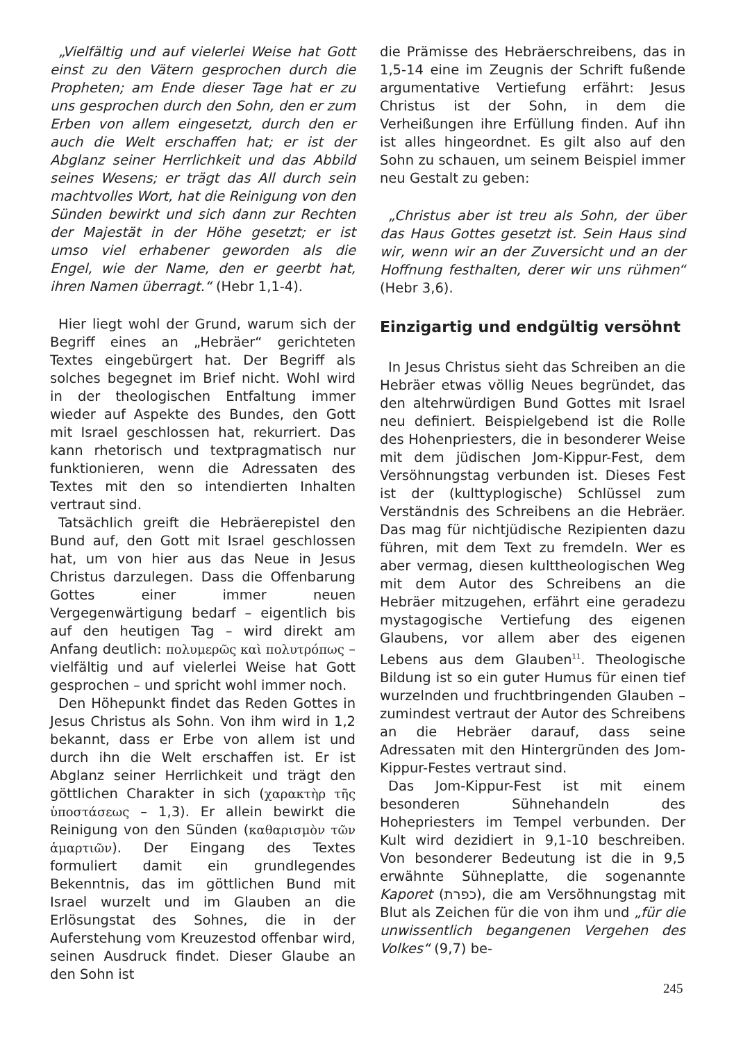„Vielfältig und auf vielerlei Weise hat Gott einst zu den Vätern gesprochen durch die Propheten; am Ende dieser Tage hat er zu uns gesprochen durch den Sohn, den er zum Erben von allem eingesetzt, durch den er auch die Welt erschaffen hat; er ist der Abglanz seiner Herrlichkeit und das Abbild seines Wesens; er trägt das All durch sein machtvolles Wort, hat die Reinigung von den Sünden bewirkt und sich dann zur Rechten der Majestät in der Höhe gesetzt; er ist umso viel erhabener geworden als die Engel, wie der Name, den er geerbt hat, ihren Namen überragt.“ (Hebr 1,1-4).
Hier liegt wohl der Grund, warum sich der Begriff eines an „Hebräer“ gerichteten Textes eingebürgert hat. Der Begriff als solches begegnet im Brief nicht. Wohl wird in der theologischen Entfaltung immer wieder auf Aspekte des Bundes, den Gott mit Israel geschlossen hat, rekurriert. Das kann rhetorisch und textpragmatisch nur funktionieren, wenn die Adressaten des Textes mit den so intendierten Inhalten vertraut sind.
Tatsächlich greift die Hebräerepistel den Bund auf, den Gott mit Israel geschlossen hat, um von hier aus das Neue in Jesus Christus darzulegen. Dass die Offenbarung Gottes einer immer neuen Vergegenwärtigung bedarf – eigentlich bis auf den heutigen Tag – wird direkt am Anfang deutlich: πολυμερῶς καὶ πολυτρόπως – vielfältig und auf vielerlei Weise hat Gott gesprochen – und spricht wohl immer noch.
Den Höhepunkt findet das Reden Gottes in Jesus Christus als Sohn. Von ihm wird in 1,2 bekannt, dass er Erbe von allem ist und durch ihn die Welt erschaffen ist. Er ist Abglanz seiner Herrlichkeit und trägt den göttlichen Charakter in sich (χαρακτὴρ τῆς ὑποστάσεως – 1,3). Er allein bewirkt die Reinigung von den Sünden (καθαρισμὸν τῶν ἁμαρτιῶν). Der Eingang des Textes formuliert damit ein grundlegendes Bekenntnis, das im göttlichen Bund mit Israel wurzelt und im Glauben an die Erlösungstat des Sohnes, die in der Auferstehung vom Kreuzestod offenbar wird, seinen Ausdruck findet. Dieser Glaube an den Sohn ist
die Prämisse des Hebräerschreibens, das in 1,5-14 eine im Zeugnis der Schrift fußende argumentative Vertiefung erfährt: Jesus Christus ist der Sohn, in dem die Verheißungen ihre Erfüllung finden. Auf ihn ist alles hingeordnet. Es gilt also auf den Sohn zu schauen, um seinem Beispiel immer neu Gestalt zu geben:
„Christus aber ist treu als Sohn, der über das Haus Gottes gesetzt ist. Sein Haus sind wir, wenn wir an der Zuversicht und an der Hoffnung festhalten, derer wir uns rühmen“ (Hebr 3,6).
Einzigartig und endgültig versöhnt
In Jesus Christus sieht das Schreiben an die Hebräer etwas völlig Neues begründet, das den altehrwürdigen Bund Gottes mit Israel neu definiert. Beispielgebend ist die Rolle des Hohenpriesters, die in besonderer Weise mit dem jüdischen Jom-Kippur-Fest, dem Versöhnungstag verbunden ist. Dieses Fest ist der (kulttyplogische) Schlüssel zum Verständnis des Schreibens an die Hebräer. Das mag für nichtjüdische Rezipienten dazu führen, mit dem Text zu fremdeln. Wer es aber vermag, diesen kulttheologischen Weg mit dem Autor des Schreibens an die Hebräer mitzugehen, erfährt eine geradezu mystagogische Vertiefung des eigenen Glaubens, vor allem aber des eigenen Lebens aus dem Glauben<sup>11</sup>. Theologische Bildung ist so ein guter Humus für einen tief wurzelnden und fruchtbringenden Glauben – zumindest vertraut der Autor des Schreibens an die Hebräer darauf, dass seine Adressaten mit den Hintergründen des Jom-Kippur-Festes vertraut sind.
Das Jom-Kippur-Fest ist mit einem besonderen Sühnehandeln des Hohepriesters im Tempel verbunden. Der Kult wird dezidiert in 9,1-10 beschreiben. Von besonderer Bedeutung ist die in 9,5 erwähnte Sühneplatte, die sogenannte Kaporet (כפרת), die am Versöhnungstag mit Blut als Zeichen für die von ihm und „für die unwissentlich begangenen Vergehen des Volkes“ (9,7) be-
245